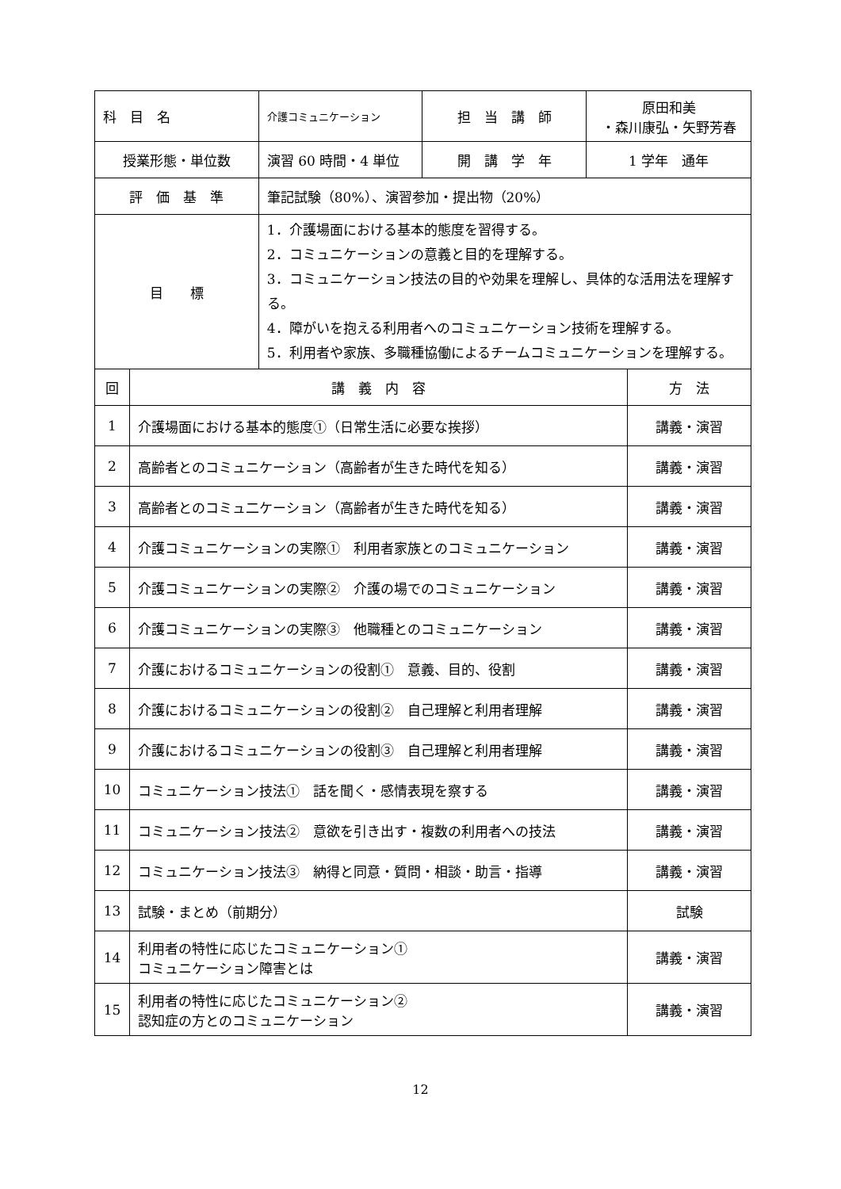| 科 目 名 | | 介護コミュニケーション | 担 当 講 師 | 原田和美 ・森川康弘・矢野芳春 | |
| 授業形態・単位数 | | 演習 60 時間・4 単位 | 開 講 学 年 | 1 学年 通年 | |
| 評 価 基 準 | | 筆記試験（80%）、演習参加・提出物（20%） | | | |
| 目 標 | | 1．介護場面における基本的態度を習得する。 2．コミュニケーションの意義と目的を理解する。 3．コミュニケーション技法の目的や効果を理解し、具体的な活用法を理解する。 4．障がいを抱える利用者へのコミュニケーション技術を理解する。 5．利用者や家族、多職種協働によるチームコミュニケーションを理解する。 | | | |
| 回 | 講 義 内 容 | | | | 方 法 |
| 1 | 介護場面における基本的態度①（日常生活に必要な挨拶） | | | | 講義・演習 |
| 2 | 高齢者とのコミュニケーション（高齢者が生きた時代を知る） | | | | 講義・演習 |
| 3 | 高齢者とのコミュ二ケーション（高齢者が生きた時代を知る） | | | | 講義・演習 |
| 4 | 介護コミュニケーションの実際① 利用者家族とのコミュニケーション | | | | 講義・演習 |
| 5 | 介護コミュニケーションの実際② 介護の場でのコミュニケーション | | | | 講義・演習 |
| 6 | 介護コミュニケーションの実際③ 他職種とのコミュニケーション | | | | 講義・演習 |
| 7 | 介護におけるコミュニケーションの役割① 意義、目的、役割 | | | | 講義・演習 |
| 8 | 介護におけるコミュニケーションの役割② 自己理解と利用者理解 | | | | 講義・演習 |
| 9 | 介護におけるコミュニケーションの役割③ 自己理解と利用者理解 | | | | 講義・演習 |
| 10 | コミュニケーション技法① 話を聞く・感情表現を察する | | | | 講義・演習 |
| 11 | コミュニケーション技法② 意欲を引き出す・複数の利用者への技法 | | | | 講義・演習 |
| 12 | コミュニケーション技法③ 納得と同意・質問・相談・助言・指導 | | | | 講義・演習 |
| 13 | 試験・まとめ（前期分） | | | | 試験 |
| 14 | 利用者の特性に応じたコミュニケーション① コミュニケーション障害とは | | | | 講義・演習 |
| 15 | 利用者の特性に応じたコミュニケーション② 認知症の方とのコミュニケーション | | | | 講義・演習 |
12